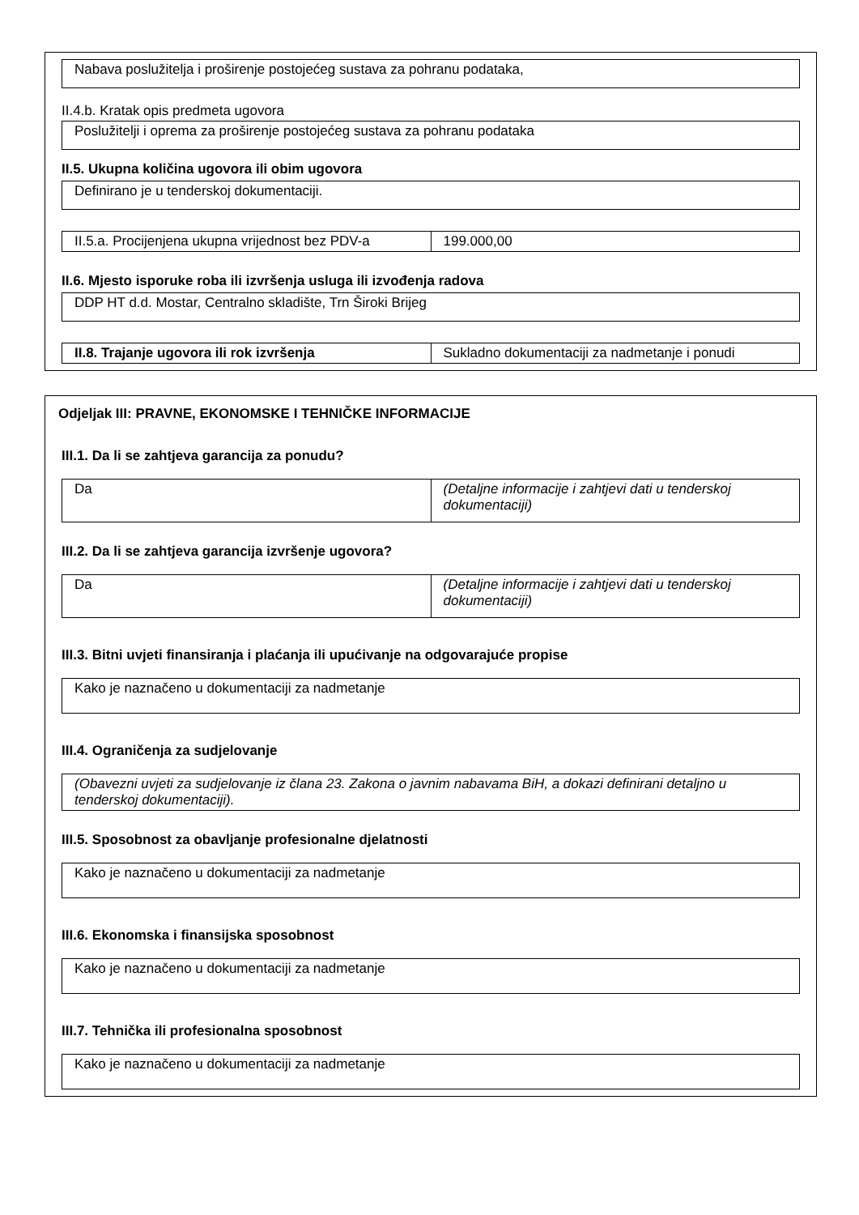Nabava poslužitelja i proširenje postojećeg sustava za pohranu podataka,
II.4.b. Kratak opis predmeta ugovora
Poslužitelji i oprema za proširenje postojećeg sustava za pohranu podataka
II.5. Ukupna količina ugovora ili obim ugovora
Definirano je u tenderskoj dokumentaciji.
| II.5.a. Procijenjena ukupna vrijednost bez PDV-a | 199.000,00 |
II.6. Mjesto isporuke roba ili izvršenja usluga ili izvođenja radova
DDP HT d.d. Mostar, Centralno skladište, Trn Široki Brijeg
| II.8. Trajanje ugovora ili rok izvršenja | Sukladno dokumentaciji za nadmetanje i ponudi |
Odjeljak III: PRAVNE, EKONOMSKE I TEHNIČKE INFORMACIJE
III.1. Da li se zahtjeva garancija za ponudu?
| Da | (Detaljne informacije i zahtjevi dati u tenderskoj dokumentaciji) |
III.2. Da li se zahtjeva garancija izvršenje ugovora?
| Da | (Detaljne informacije i zahtjevi dati u tenderskoj dokumentaciji) |
III.3. Bitni uvjeti finansiranja i plaćanja ili upućivanje na odgovarajuće propise
Kako je naznačeno u dokumentaciji za nadmetanje
III.4. Ograničenja za sudjelovanje
(Obavezni uvjeti za sudjelovanje iz člana 23. Zakona o javnim nabavama BiH, a dokazi definirani detaljno u tenderskoj dokumentaciji).
III.5. Sposobnost za obavljanje profesionalne djelatnosti
Kako je naznačeno u dokumentaciji za nadmetanje
III.6. Ekonomska i finansijska sposobnost
Kako je naznačeno u dokumentaciji za nadmetanje
III.7. Tehnička ili profesionalna sposobnost
Kako je naznačeno u dokumentaciji za nadmetanje